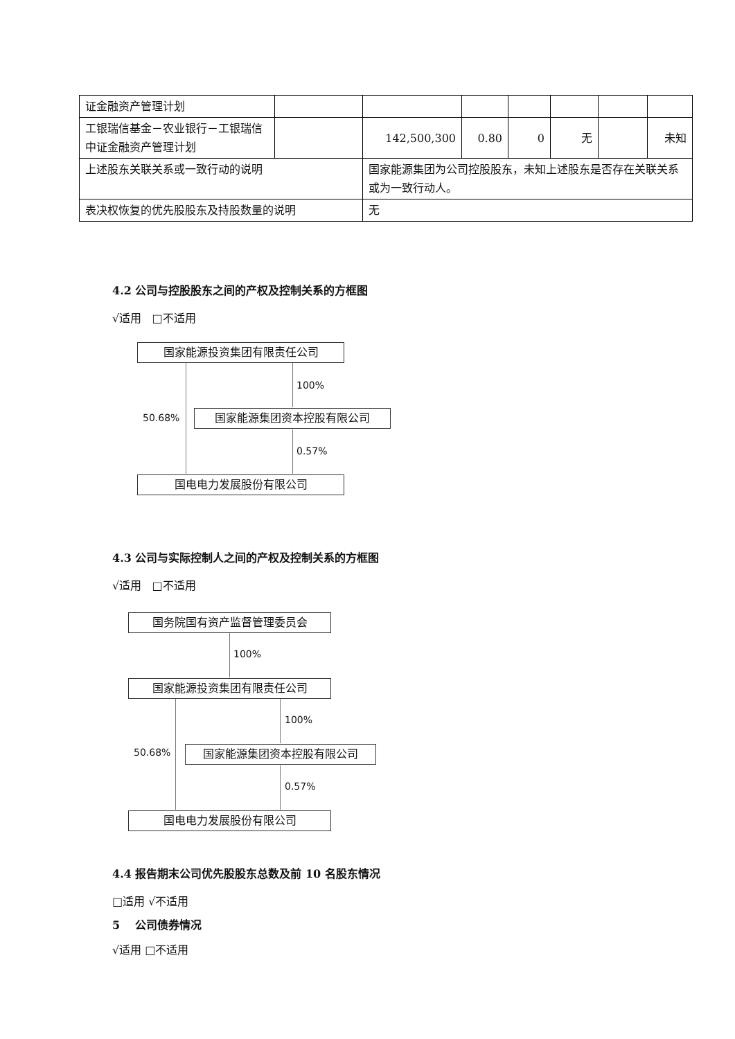| 证金融资产管理计划 | | | | | | | |
| 工银瑞信基金－农业银行－工银瑞信中证金融资产管理计划 | | 142,500,300 | 0.80 | 0 | 无 | | 未知 |
| 上述股东关联关系或一致行动的说明 | | 国家能源集团为公司控股股东，未知上述股东是否存在关联关系或为一致行动人。 | | | | | |
| 表决权恢复的优先股股东及持股数量的说明 | | 无 | | | | | |
4.2 公司与控股股东之间的产权及控制关系的方框图
√适用 □不适用
国家能源投资集团有限责任公司
100%
50.68% 国家能源集团资本控股有限公司
0.57%
国电电力发展股份有限公司
4.3 公司与实际控制人之间的产权及控制关系的方框图
√适用 □不适用
国务院国有资产监督管理委员会
100%
国家能源投资集团有限责任公司
100%
50.68% 国家能源集团资本控股有限公司
0.57%
国电电力发展股份有限公司
4.4 报告期末公司优先股股东总数及前 10 名股东情况
□适用 √不适用
5 公司债券情况
√适用 □不适用